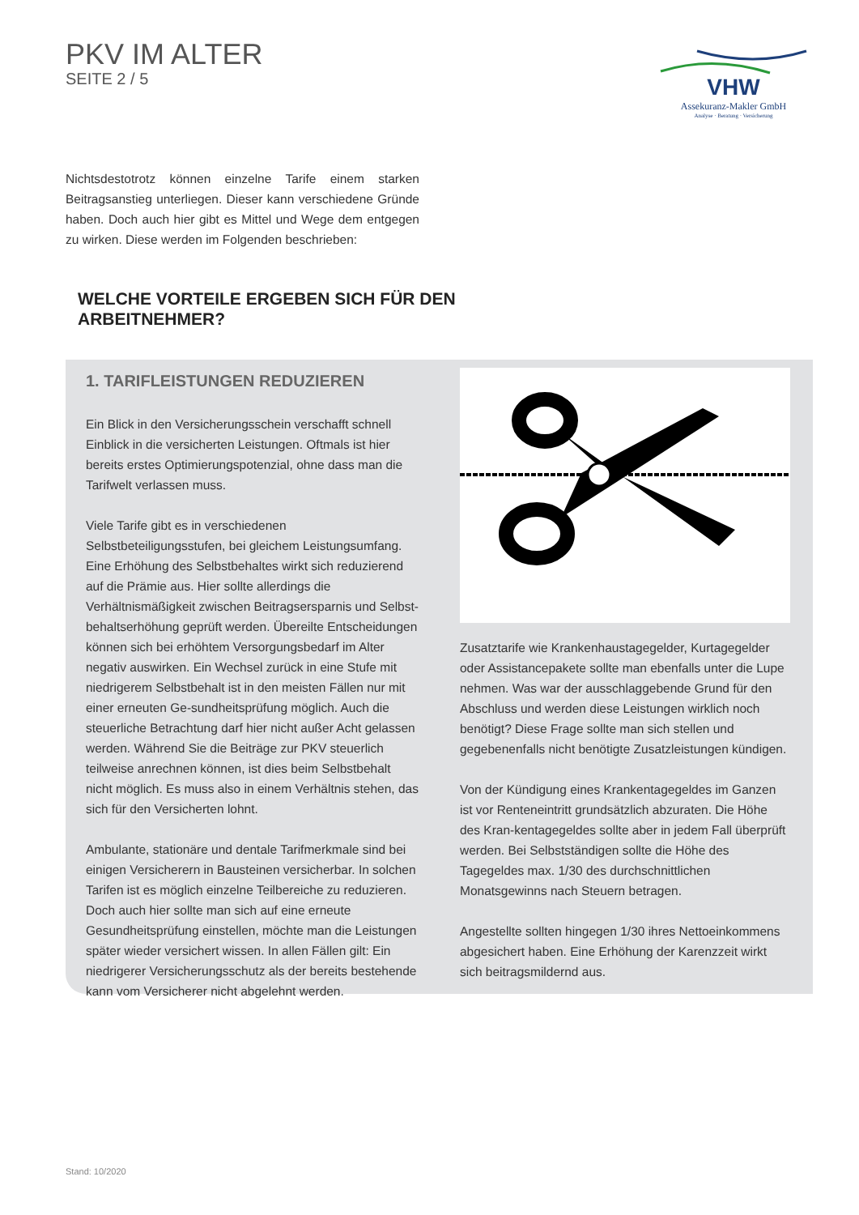PKV IM ALTER
SEITE 2 / 5
VHW
Assekuranz-Makler GmbH
Analyse · Beratung · Versicherung
Nichtsdestotrotz können einzelne Tarife einem starken Beitragsanstieg unterliegen. Dieser kann verschiedene Gründe haben. Doch auch hier gibt es Mittel und Wege dem entgegen zu wirken. Diese werden im Folgenden beschrieben:
WELCHE VORTEILE ERGEBEN SICH FÜR DEN
ARBEITNEHMER?
1. TARIFLEISTUNGEN REDUZIEREN
Ein Blick in den Versicherungsschein verschafft schnell Einblick in die versicherten Leistungen. Oftmals ist hier bereits erstes Optimierungspotenzial, ohne dass man die Tarifwelt verlassen muss.
Viele Tarife gibt es in verschiedenen Selbstbeteiligungsstufen, bei gleichem Leistungsumfang. Eine Erhöhung des Selbstbehaltes wirkt sich reduzierend auf die Prämie aus. Hier sollte allerdings die Verhältnismäßigkeit zwischen Beitragsersparnis und Selbst-behaltserhöhung geprüft werden. Übereilte Entscheidungen können sich bei erhöhtem Versorgungsbedarf im Alter negativ auswirken. Ein Wechsel zurück in eine Stufe mit niedrigerem Selbstbehalt ist in den meisten Fällen nur mit einer erneuten Ge-sundheitsprüfung möglich. Auch die steuerliche Betrachtung darf hier nicht außer Acht gelassen werden. Während Sie die Beiträge zur PKV steuerlich teilweise anrechnen können, ist dies beim Selbstbehalt nicht möglich. Es muss also in einem Verhältnis stehen, das sich für den Versicherten lohnt.
Ambulante, stationäre und dentale Tarifmerkmale sind bei einigen Versicherern in Bausteinen versicherbar. In solchen Tarifen ist es möglich einzelne Teilbereiche zu reduzieren. Doch auch hier sollte man sich auf eine erneute Gesundheitsprüfung einstellen, möchte man die Leistungen später wieder versichert wissen. In allen Fällen gilt: Ein niedrigerer Versicherungsschutz als der bereits bestehende kann vom Versicherer nicht abgelehnt werden.
Zusatztarife wie Krankenhaustagegelder, Kurtagegelder oder Assistancepakete sollte man ebenfalls unter die Lupe nehmen. Was war der ausschlaggebende Grund für den Abschluss und werden diese Leistungen wirklich noch benötigt? Diese Frage sollte man sich stellen und gegebenenfalls nicht benötigte Zusatzleistungen kündigen.
Von der Kündigung eines Krankentagegeldes im Ganzen ist vor Renteneintritt grundsätzlich abzuraten. Die Höhe des Kran-kentagegeldes sollte aber in jedem Fall überprüft werden. Bei Selbstständigen sollte die Höhe des Tagegeldes max. 1/30 des durchschnittlichen Monatsgewinns nach Steuern betragen.
Angestellte sollten hingegen 1/30 ihres Nettoeinkommens abgesichert haben. Eine Erhöhung der Karenzzeit wirkt sich beitragsmildernd aus.
Stand: 10/2020